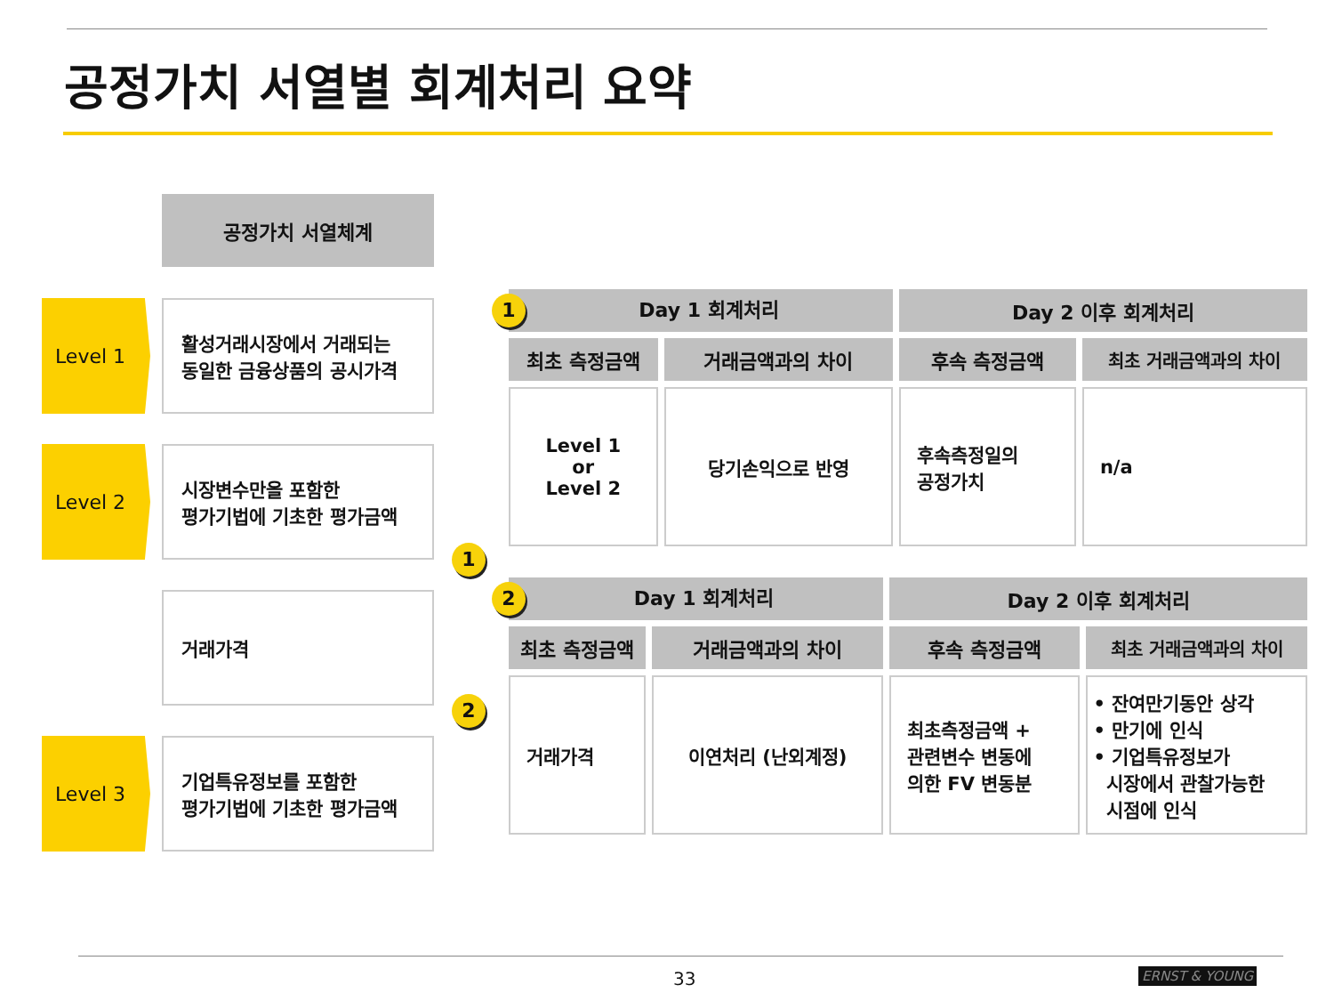공정가치 서열별 회계처리 요약
공정가치 서열체계
Level 1
활성거래시장에서 거래되는
동일한 금융상품의 공시가격
Level 2
시장변수만을 포함한
평가기법에 기초한 평가금액
거래가격
Level 3
기업특유정보를 포함한
평가기법에 기초한 평가금액
1
2
| 1 Day 1 회계처리 | | Day 2 이후 회계처리 | |
| --- | --- | --- | --- |
| 최초 측정금액 | 거래금액과의 차이 | 후속 측정금액 | 최초 거래금액과의 차이 |
| Level 1 or Level 2 | 당기손익으로 반영 | 후속측정일의 공정가치 | n/a |
| 2 Day 1 회계처리 | | Day 2 이후 회계처리 | |
| --- | --- | --- | --- |
| 최초 측정금액 | 거래금액과의 차이 | 후속 측정금액 | 최초 거래금액과의 차이 |
| 거래가격 | 이연처리 (난외계정) | 최초측정금액 + 관련변수 변동에 의한 FV 변동분 | • 잔여만기동안 상각 • 만기에 인식 • 기업특유정보가 시장에서 관찰가능한 시점에 인식 |
33 ERNST & YOUNG